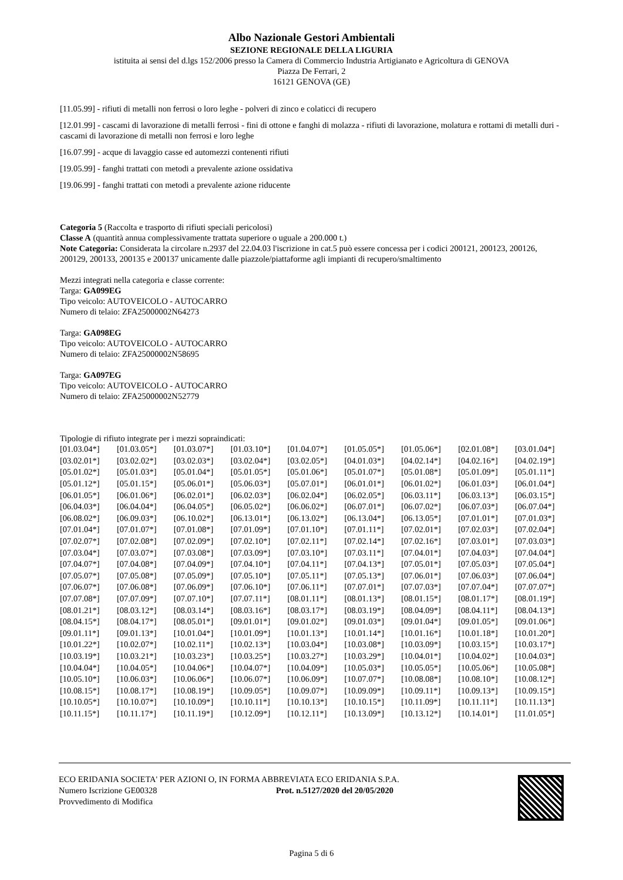Albo Nazionale Gestori Ambientali
SEZIONE REGIONALE DELLA LIGURIA
istituita ai sensi del d.lgs 152/2006 presso la Camera di Commercio Industria Artigianato e Agricoltura di GENOVA
Piazza De Ferrari, 2
16121 GENOVA (GE)
[11.05.99] - rifiuti di metalli non ferrosi o loro leghe - polveri di zinco e colaticci di recupero
[12.01.99] - cascami di lavorazione di metalli ferrosi - fini di ottone e fanghi di molazza - rifiuti di lavorazione, molatura e rottami di metalli duri - cascami di lavorazione di metalli non ferrosi e loro leghe
[16.07.99] - acque di lavaggio casse ed automezzi contenenti rifiuti
[19.05.99] - fanghi trattati con metodi a prevalente azione ossidativa
[19.06.99] - fanghi trattati con metodi a prevalente azione riducente
Categoria 5 (Raccolta e trasporto di rifiuti speciali pericolosi)
Classe A (quantità annua complessivamente trattata superiore o uguale a 200.000 t.)
Note Categoria: Considerata la circolare n.2937 del 22.04.03 l'iscrizione in cat.5 può essere concessa per i codici 200121, 200123, 200126, 200129, 200133, 200135 e 200137 unicamente dalle piazzole/piattaforme agli impianti di recupero/smaltimento
Mezzi integrati nella categoria e classe corrente:
Targa: GA099EG
Tipo veicolo: AUTOVEICOLO - AUTOCARRO
Numero di telaio: ZFA25000002N64273
Targa: GA098EG
Tipo veicolo: AUTOVEICOLO - AUTOCARRO
Numero di telaio: ZFA25000002N58695
Targa: GA097EG
Tipo veicolo: AUTOVEICOLO - AUTOCARRO
Numero di telaio: ZFA25000002N52779
Tipologie di rifiuto integrate per i mezzi sopraindicati:
| [01.03.04*] | [01.03.05*] | [01.03.07*] | [01.03.10*] | [01.04.07*] | [01.05.05*] | [01.05.06*] | [02.01.08*] | [03.01.04*] |
| [03.02.01*] | [03.02.02*] | [03.02.03*] | [03.02.04*] | [03.02.05*] | [04.01.03*] | [04.02.14*] | [04.02.16*] | [04.02.19*] |
| [05.01.02*] | [05.01.03*] | [05.01.04*] | [05.01.05*] | [05.01.06*] | [05.01.07*] | [05.01.08*] | [05.01.09*] | [05.01.11*] |
| [05.01.12*] | [05.01.15*] | [05.06.01*] | [05.06.03*] | [05.07.01*] | [06.01.01*] | [06.01.02*] | [06.01.03*] | [06.01.04*] |
| [06.01.05*] | [06.01.06*] | [06.02.01*] | [06.02.03*] | [06.02.04*] | [06.02.05*] | [06.03.11*] | [06.03.13*] | [06.03.15*] |
| [06.04.03*] | [06.04.04*] | [06.04.05*] | [06.05.02*] | [06.06.02*] | [06.07.01*] | [06.07.02*] | [06.07.03*] | [06.07.04*] |
| [06.08.02*] | [06.09.03*] | [06.10.02*] | [06.13.01*] | [06.13.02*] | [06.13.04*] | [06.13.05*] | [07.01.01*] | [07.01.03*] |
| [07.01.04*] | [07.01.07*] | [07.01.08*] | [07.01.09*] | [07.01.10*] | [07.01.11*] | [07.02.01*] | [07.02.03*] | [07.02.04*] |
| [07.02.07*] | [07.02.08*] | [07.02.09*] | [07.02.10*] | [07.02.11*] | [07.02.14*] | [07.02.16*] | [07.03.01*] | [07.03.03*] |
| [07.03.04*] | [07.03.07*] | [07.03.08*] | [07.03.09*] | [07.03.10*] | [07.03.11*] | [07.04.01*] | [07.04.03*] | [07.04.04*] |
| [07.04.07*] | [07.04.08*] | [07.04.09*] | [07.04.10*] | [07.04.11*] | [07.04.13*] | [07.05.01*] | [07.05.03*] | [07.05.04*] |
| [07.05.07*] | [07.05.08*] | [07.05.09*] | [07.05.10*] | [07.05.11*] | [07.05.13*] | [07.06.01*] | [07.06.03*] | [07.06.04*] |
| [07.06.07*] | [07.06.08*] | [07.06.09*] | [07.06.10*] | [07.06.11*] | [07.07.01*] | [07.07.03*] | [07.07.04*] | [07.07.07*] |
| [07.07.08*] | [07.07.09*] | [07.07.10*] | [07.07.11*] | [08.01.11*] | [08.01.13*] | [08.01.15*] | [08.01.17*] | [08.01.19*] |
| [08.01.21*] | [08.03.12*] | [08.03.14*] | [08.03.16*] | [08.03.17*] | [08.03.19*] | [08.04.09*] | [08.04.11*] | [08.04.13*] |
| [08.04.15*] | [08.04.17*] | [08.05.01*] | [09.01.01*] | [09.01.02*] | [09.01.03*] | [09.01.04*] | [09.01.05*] | [09.01.06*] |
| [09.01.11*] | [09.01.13*] | [10.01.04*] | [10.01.09*] | [10.01.13*] | [10.01.14*] | [10.01.16*] | [10.01.18*] | [10.01.20*] |
| [10.01.22*] | [10.02.07*] | [10.02.11*] | [10.02.13*] | [10.03.04*] | [10.03.08*] | [10.03.09*] | [10.03.15*] | [10.03.17*] |
| [10.03.19*] | [10.03.21*] | [10.03.23*] | [10.03.25*] | [10.03.27*] | [10.03.29*] | [10.04.01*] | [10.04.02*] | [10.04.03*] |
| [10.04.04*] | [10.04.05*] | [10.04.06*] | [10.04.07*] | [10.04.09*] | [10.05.03*] | [10.05.05*] | [10.05.06*] | [10.05.08*] |
| [10.05.10*] | [10.06.03*] | [10.06.06*] | [10.06.07*] | [10.06.09*] | [10.07.07*] | [10.08.08*] | [10.08.10*] | [10.08.12*] |
| [10.08.15*] | [10.08.17*] | [10.08.19*] | [10.09.05*] | [10.09.07*] | [10.09.09*] | [10.09.11*] | [10.09.13*] | [10.09.15*] |
| [10.10.05*] | [10.10.07*] | [10.10.09*] | [10.10.11*] | [10.10.13*] | [10.10.15*] | [10.11.09*] | [10.11.11*] | [10.11.13*] |
| [10.11.15*] | [10.11.17*] | [10.11.19*] | [10.12.09*] | [10.12.11*] | [10.13.09*] | [10.13.12*] | [10.14.01*] | [11.01.05*] |
ECO ERIDANIA SOCIETA' PER AZIONI O, IN FORMA ABBREVIATA ECO ERIDANIA S.P.A.
Numero Iscrizione GE00328 Prot. n.5127/2020 del 20/05/2020
Provvedimento di Modifica
Pagina 5 di 6